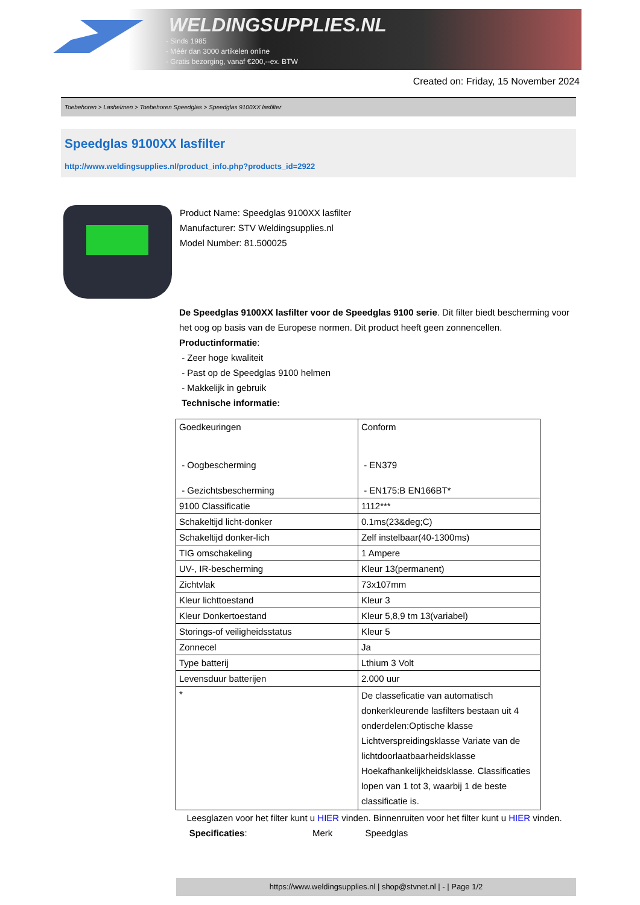WELDINGSUPPLIES.NL
- Sinds 1985
- Méér dan 3000 artikelen online
- Gratis bezorging, vanaf €200,--ex. BTW
Created on: Friday, 15 November 2024
Toebehoren > Lashelmen > Toebehoren Speedglas > Speedglas 9100XX lasfilter
Speedglas 9100XX lasfilter
http://www.weldingsupplies.nl/product_info.php?products_id=2922
Product Name: Speedglas 9100XX lasfilter
Manufacturer: STV Weldingsupplies.nl
Model Number: 81.500025
De Speedglas 9100XX lasfilter voor de Speedglas 9100 serie. Dit filter biedt bescherming voor het oog op basis van de Europese normen. Dit product heeft geen zonnencellen.
Productinformatie:
- Zeer hoge kwaliteit
- Past op de Speedglas 9100 helmen
- Makkelijk in gebruik
Technische informatie:
| Goedkeuringen - Oogbescherming - Gezichtsbescherming | Conform - EN379 - EN175:B EN166BT* |
| 9100 Classificatie | 1112*** |
| Schakeltijd licht-donker | 0.1ms(23&deg;C) |
| Schakeltijd donker-lich | Zelf instelbaar(40-1300ms) |
| TIG omschakeling | 1 Ampere |
| UV-, IR-bescherming | Kleur 13(permanent) |
| Zichtvlak | 73x107mm |
| Kleur lichttoestand | Kleur 3 |
| Kleur Donkertoestand | Kleur 5,8,9 tm 13(variabel) |
| Storings-of veiligheidsstatus | Kleur 5 |
| Zonnecel | Ja |
| Type batterij | Lthium 3 Volt |
| Levensduur batterijen | 2.000 uur |
| * | De classeficatie van automatisch donkerkleurende lasfilters bestaan uit 4 onderdelen:Optische klasse Lichtverspreidingsklasse Variate van de lichtdoorlaatbaarheidsklasse Hoekafhankelijkheidsklasse. Classificaties lopen van 1 tot 3, waarbij 1 de beste classificatie is. |
Leesglazen voor het filter kunt u HIER vinden. Binnenruiten voor het filter kunt u HIER vinden. Specificaties: Merk Speedglas
https://www.weldingsupplies.nl | shop@stvnet.nl | - | Page 1/2